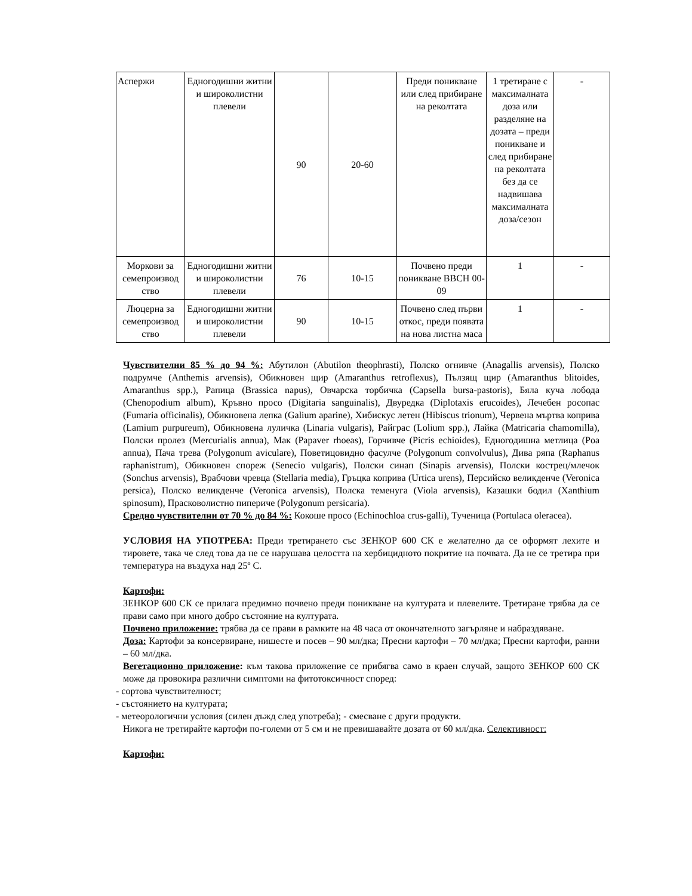| Аспержи | Едногодишни житни и широколистни плевели | 90 | 20-60 | Преди поникване или след прибиране на реколтата | 1 третиране с максималната доза или разделяне на дозата – преди поникване и след прибиране на реколтата без да се надвишава максималната доза/сезон | - |
| Моркови за семепроизвод ство | Едногодишни житни и широколистни плевели | 76 | 10-15 | Почвено преди поникване ВВСН 00-09 | 1 | - |
| Люцерна за семепроизвод ство | Едногодишни житни и широколистни плевели | 90 | 10-15 | Почвено след първи откос, преди появата на нова листна маса | 1 | - |
Чувствителни 85 % до 94 %: Абутилон (Abutilon theophrasti), Полско огнивче (Anagallis arvensis), Полско подрумче (Anthemis arvensis), Обикновен щир (Amaranthus retroflexus), Пълзящ щир (Amaranthus blitoides, Amaranthus spp.), Рапица (Brassica napus), Овчарска торбичка (Capsella bursa-pastoris), Бяла куча лобода (Chenopodium album), Кръвно просо (Digitaria sanguinalis), Двуредка (Diplotaxis erucoides), Лечебен росопас (Fumaria officinalis), Обикновена лепка (Galium aparine), Хибискус летен (Hibiscus trionum), Червена мъртва коприва (Lamium purpureum), Обикновена луличка (Linaria vulgaris), Райграс (Lolium spp.), Лайка (Matricaria chamomilla), Полски пролез (Mercurialis annua), Мак (Papaver rhoeas), Горчивче (Picris echioides), Едногодишна метлица (Poa annua), Пача трева (Polygonum aviculare), Поветицовидно фасулче (Polygonum convolvulus), Дива ряпа (Raphanus raphanistrum), Обикновен спореж (Senecio vulgaris), Полски синап (Sinapis arvensis), Полски кострец/млечок (Sonchus arvensis), Врабчови чревца (Stellaria media), Гръцка коприва (Urtica urens), Персийско великденче (Veronica persica), Полско великденче (Veronica arvensis), Полска теменуга (Viola arvensis), Казашки бодил (Xanthium spinosum), Прасковолистно пиперичe (Polygonum persicaria).
Средно чувствителни от 70 % до 84 %: Кокоше просо (Echinochloa crus-galli), Тученица (Portulaca oleracea).
УСЛОВИЯ НА УПОТРЕБА: Преди третирането със ЗЕНКОР 600 СК е желателно да се оформят лехите и тировете, така че след това да не се нарушава целостта на хербицидното покритие на почвата. Да не се третира при температура на въздуха над 25º С.
Картофи:
ЗЕНКОР 600 СК се прилага предимно почвено преди поникване на културата и плевелите. Третиране трябва да се прави само при много добро състояние на културата.
Почвено приложение: трябва да се прави в рамките на 48 часа от окончателното загърляне и набраздяване.
Доза: Картофи за консервиране, нишесте и посев – 90 мл/дка; Пресни картофи – 70 мл/дка; Пресни картофи, ранни – 60 мл/дка.
Вегетационно приложение: към такова приложение се прибягва само в краен случай, защото ЗЕНКОР 600 СК може да провокира различни симптоми на фитотоксичност според:
- сортова чувствителност;
- състоянието на културата;
- метеорологични условия (силен дъжд след употреба); - смесване с други продукти.
Никога не третирайте картофи по-големи от 5 см и не превишавайте дозата от 60 мл/дка. Селективност:
Картофи: